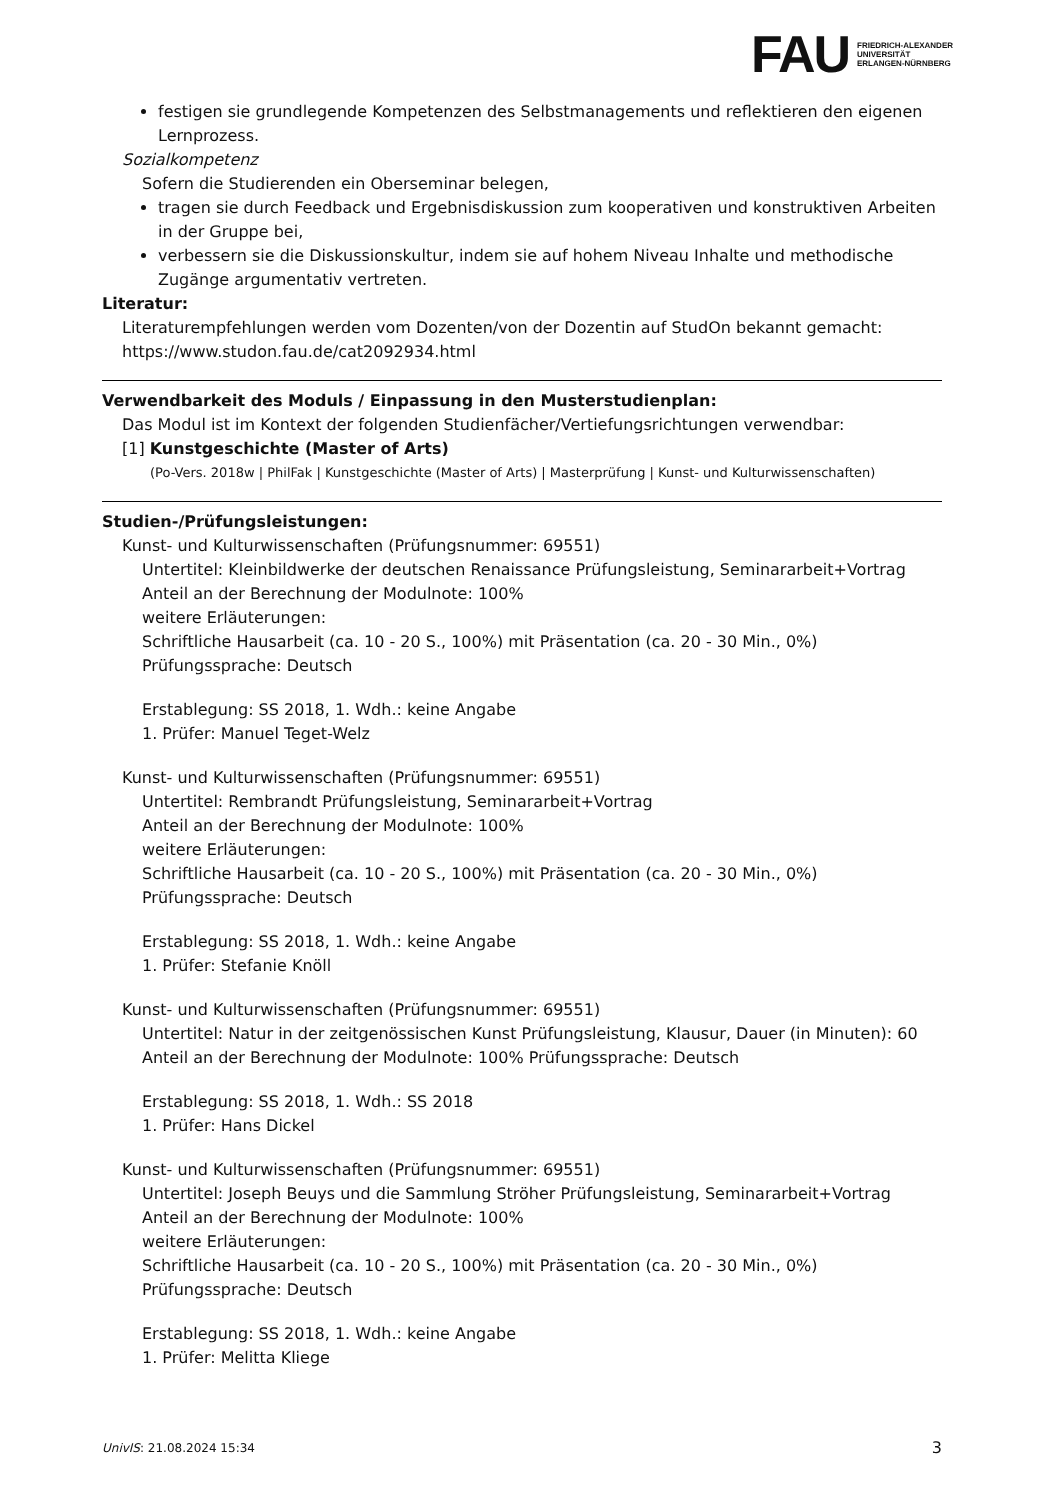FAU
FRIEDRICH-ALEXANDER
UNIVERSITÄT
ERLANGEN-NÜRNBERG
festigen sie grundlegende Kompetenzen des Selbstmanagements und reflektieren den eigenen Lernprozess.
Sozialkompetenz
Sofern die Studierenden ein Oberseminar belegen,
tragen sie durch Feedback und Ergebnisdiskussion zum kooperativen und konstruktiven Arbeiten in der Gruppe bei,
verbessern sie die Diskussionskultur, indem sie auf hohem Niveau Inhalte und methodische Zugänge argumentativ vertreten.
Literatur:
Literaturempfehlungen werden vom Dozenten/von der Dozentin auf StudOn bekannt gemacht: https://www.studon.fau.de/cat2092934.html
Verwendbarkeit des Moduls / Einpassung in den Musterstudienplan:
Das Modul ist im Kontext der folgenden Studienfächer/Vertiefungsrichtungen verwendbar:
[1] Kunstgeschichte (Master of Arts)
(Po-Vers. 2018w | PhilFak | Kunstgeschichte (Master of Arts) | Masterprüfung | Kunst- und Kulturwissenschaften)
Studien-/Prüfungsleistungen:
Kunst- und Kulturwissenschaften (Prüfungsnummer: 69551)
Untertitel: Kleinbildwerke der deutschen Renaissance Prüfungsleistung, Seminararbeit+Vortrag
Anteil an der Berechnung der Modulnote: 100%
weitere Erläuterungen:
Schriftliche Hausarbeit (ca. 10 - 20 S., 100%) mit Präsentation (ca. 20 - 30 Min., 0%)
Prüfungssprache: Deutsch
Erstablegung: SS 2018, 1. Wdh.: keine Angabe
1. Prüfer: Manuel Teget-Welz
Kunst- und Kulturwissenschaften (Prüfungsnummer: 69551)
Untertitel: Rembrandt Prüfungsleistung, Seminararbeit+Vortrag
Anteil an der Berechnung der Modulnote: 100%
weitere Erläuterungen:
Schriftliche Hausarbeit (ca. 10 - 20 S., 100%) mit Präsentation (ca. 20 - 30 Min., 0%)
Prüfungssprache: Deutsch
Erstablegung: SS 2018, 1. Wdh.: keine Angabe
1. Prüfer: Stefanie Knöll
Kunst- und Kulturwissenschaften (Prüfungsnummer: 69551)
Untertitel: Natur in der zeitgenössischen Kunst Prüfungsleistung, Klausur, Dauer (in Minuten): 60
Anteil an der Berechnung der Modulnote: 100% Prüfungssprache: Deutsch
Erstablegung: SS 2018, 1. Wdh.: SS 2018
1. Prüfer: Hans Dickel
Kunst- und Kulturwissenschaften (Prüfungsnummer: 69551)
Untertitel: Joseph Beuys und die Sammlung Ströher Prüfungsleistung, Seminararbeit+Vortrag
Anteil an der Berechnung der Modulnote: 100%
weitere Erläuterungen:
Schriftliche Hausarbeit (ca. 10 - 20 S., 100%) mit Präsentation (ca. 20 - 30 Min., 0%)
Prüfungssprache: Deutsch
Erstablegung: SS 2018, 1. Wdh.: keine Angabe
1. Prüfer: Melitta Kliege
UnivIS: 21.08.2024 15:34 3